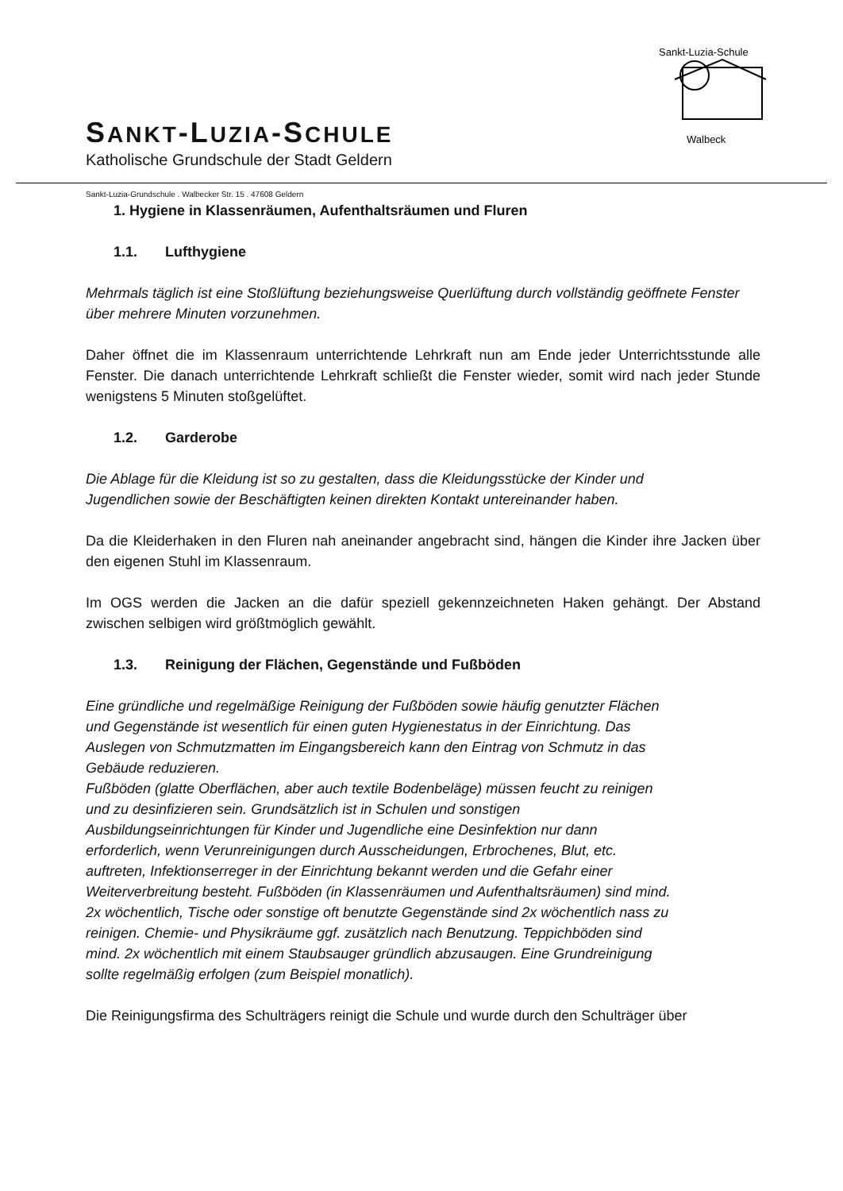SANKT-LUZIA-SCHULE
Katholische Grundschule der Stadt Geldern
Sankt-Luzia-Schule
Walbeck
Sankt-Luzia-Grundschule . Walbecker Str. 15 . 47608 Geldern
1. Hygiene in Klassenräumen, Aufenthaltsräumen und Fluren
1.1. Lufthygiene
Mehrmals täglich ist eine Stoßlüftung beziehungsweise Querlüftung durch vollständig geöffnete Fenster über mehrere Minuten vorzunehmen.
Daher öffnet die im Klassenraum unterrichtende Lehrkraft nun am Ende jeder Unterrichtsstunde alle Fenster. Die danach unterrichtende Lehrkraft schließt die Fenster wieder, somit wird nach jeder Stunde wenigstens 5 Minuten stoßgelüftet.
1.2. Garderobe
Die Ablage für die Kleidung ist so zu gestalten, dass die Kleidungsstücke der Kinder und Jugendlichen sowie der Beschäftigten keinen direkten Kontakt untereinander haben.
Da die Kleiderhaken in den Fluren nah aneinander angebracht sind, hängen die Kinder ihre Jacken über den eigenen Stuhl im Klassenraum.
Im OGS werden die Jacken an die dafür speziell gekennzeichneten Haken gehängt. Der Abstand zwischen selbigen wird größtmöglich gewählt.
1.3. Reinigung der Flächen, Gegenstände und Fußböden
Eine gründliche und regelmäßige Reinigung der Fußböden sowie häufig genutzter Flächen und Gegenstände ist wesentlich für einen guten Hygienestatus in der Einrichtung. Das Auslegen von Schmutzmatten im Eingangsbereich kann den Eintrag von Schmutz in das Gebäude reduzieren.
Fußböden (glatte Oberflächen, aber auch textile Bodenbeläge) müssen feucht zu reinigen und zu desinfizieren sein. Grundsätzlich ist in Schulen und sonstigen Ausbildungseinrichtungen für Kinder und Jugendliche eine Desinfektion nur dann erforderlich, wenn Verunreinigungen durch Ausscheidungen, Erbrochenes, Blut, etc. auftreten, Infektionserreger in der Einrichtung bekannt werden und die Gefahr einer Weiterverbreitung besteht. Fußböden (in Klassenräumen und Aufenthaltsräumen) sind mind. 2x wöchentlich, Tische oder sonstige oft benutzte Gegenstände sind 2x wöchentlich nass zu reinigen. Chemie- und Physikräume ggf. zusätzlich nach Benutzung. Teppichböden sind mind. 2x wöchentlich mit einem Staubsauger gründlich abzusaugen. Eine Grundreinigung sollte regelmäßig erfolgen (zum Beispiel monatlich).
Die Reinigungsfirma des Schulträgers reinigt die Schule und wurde durch den Schulträger über